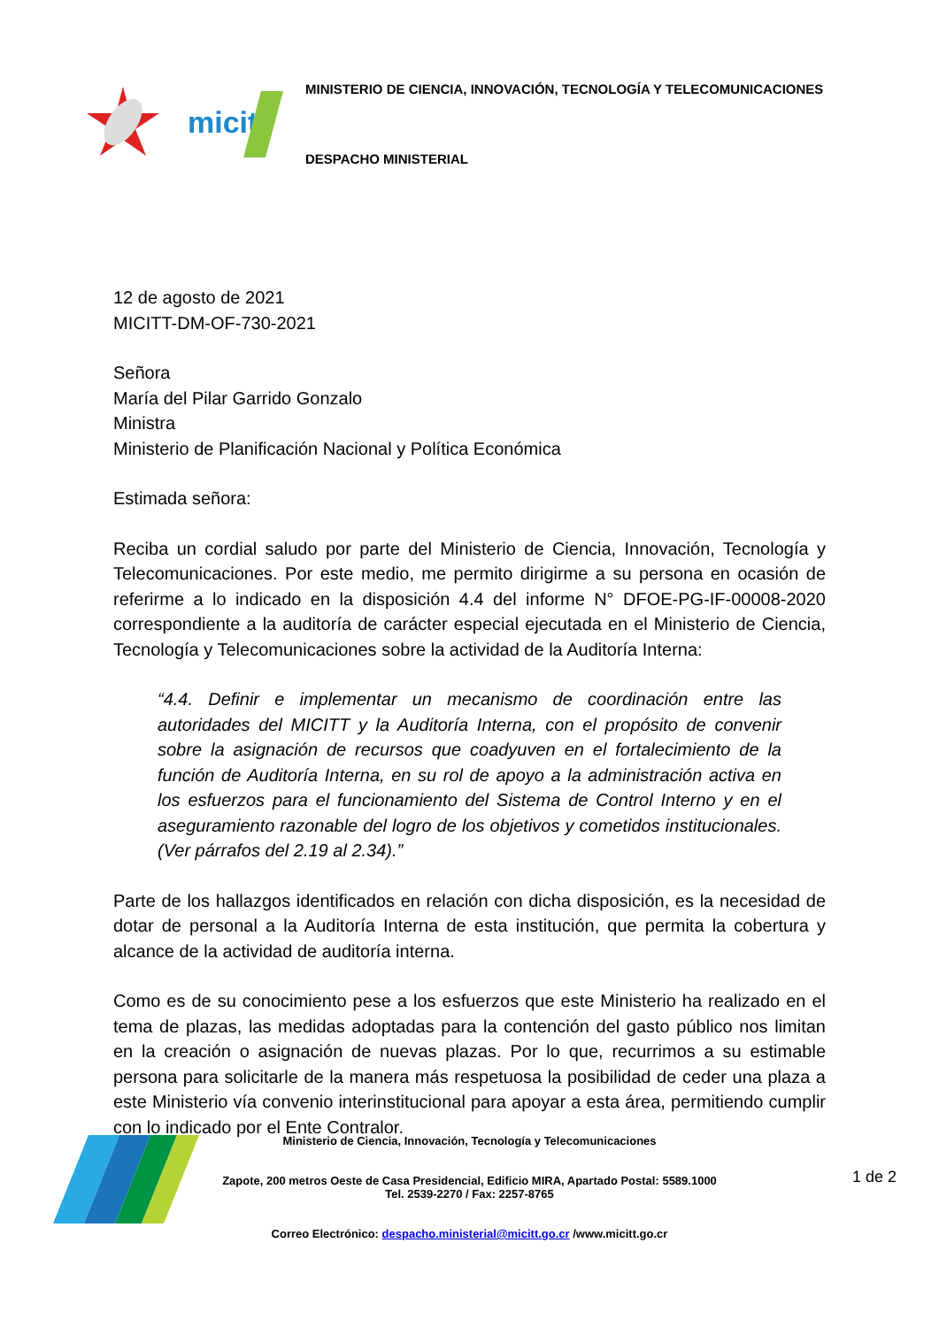micitt
MINISTERIO DE CIENCIA, INNOVACIÓN, TECNOLOGÍA Y TELECOMUNICACIONES
DESPACHO MINISTERIAL
12 de agosto de 2021
MICITT-DM-OF-730-2021
Señora
María del Pilar Garrido Gonzalo
Ministra
Ministerio de Planificación Nacional y Política Económica
Estimada señora:
Reciba un cordial saludo por parte del Ministerio de Ciencia, Innovación, Tecnología y Telecomunicaciones. Por este medio, me permito dirigirme a su persona en ocasión de referirme a lo indicado en la disposición 4.4 del informe N° DFOE-PG-IF-00008-2020 correspondiente a la auditoría de carácter especial ejecutada en el Ministerio de Ciencia, Tecnología y Telecomunicaciones sobre la actividad de la Auditoría Interna:
“4.4. Definir e implementar un mecanismo de coordinación entre las autoridades del MICITT y la Auditoría Interna, con el propósito de convenir sobre la asignación de recursos que coadyuven en el fortalecimiento de la función de Auditoría Interna, en su rol de apoyo a la administración activa en los esfuerzos para el funcionamiento del Sistema de Control Interno y en el aseguramiento razonable del logro de los objetivos y cometidos institucionales. (Ver párrafos del 2.19 al 2.34).”
Parte de los hallazgos identificados en relación con dicha disposición, es la necesidad de dotar de personal a la Auditoría Interna de esta institución, que permita la cobertura y alcance de la actividad de auditoría interna.
Como es de su conocimiento pese a los esfuerzos que este Ministerio ha realizado en el tema de plazas, las medidas adoptadas para la contención del gasto público nos limitan en la creación o asignación de nuevas plazas. Por lo que, recurrimos a su estimable persona para solicitarle de la manera más respetuosa la posibilidad de ceder una plaza a este Ministerio vía convenio interinstitucional para apoyar a esta área, permitiendo cumplir con lo indicado por el Ente Contralor.
Ministerio de Ciencia, Innovación, Tecnología y Telecomunicaciones
Zapote, 200 metros Oeste de Casa Presidencial, Edificio MIRA, Apartado Postal: 5589.1000
Tel. 2539-2270 / Fax: 2257-8765
1 de 2
Correo Electrónico: despacho.ministerial@micitt.go.cr /www.micitt.go.cr